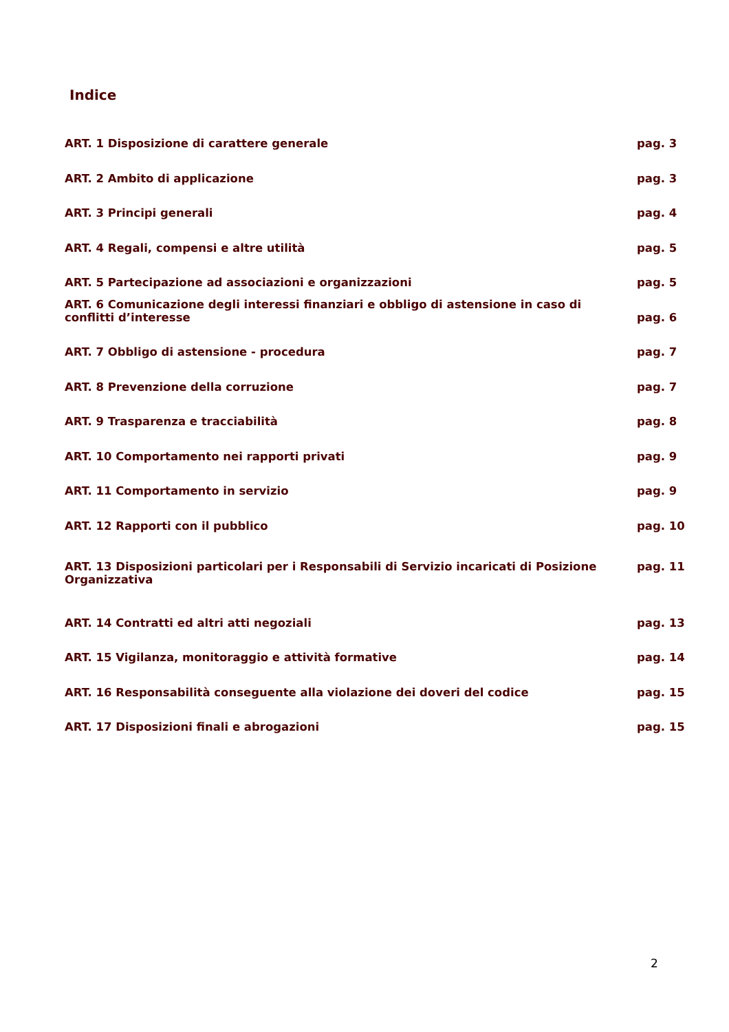Indice
| ART. 1 Disposizione di carattere generale | pag. 3 |
| ART. 2 Ambito di applicazione | pag. 3 |
| ART. 3 Principi generali | pag. 4 |
| ART. 4 Regali, compensi e altre utilità | pag. 5 |
| ART. 5 Partecipazione ad associazioni e organizzazioni | pag. 5 |
| ART. 6 Comunicazione degli interessi finanziari e obbligo di astensione in caso di conflitti d’interesse | pag. 6 |
| ART. 7 Obbligo di astensione - procedura | pag. 7 |
| ART. 8 Prevenzione della corruzione | pag. 7 |
| ART. 9 Trasparenza e tracciabilità | pag. 8 |
| ART. 10 Comportamento nei rapporti privati | pag. 9 |
| ART. 11 Comportamento in servizio | pag. 9 |
| ART. 12 Rapporti con il pubblico | pag. 10 |
| ART. 13 Disposizioni particolari per i Responsabili di Servizio incaricati di Posizione Organizzativa | pag. 11 |
| ART. 14 Contratti ed altri atti negoziali | pag. 13 |
| ART. 15 Vigilanza, monitoraggio e attività formative | pag. 14 |
| ART. 16 Responsabilità conseguente alla violazione dei doveri del codice | pag. 15 |
| ART. 17 Disposizioni finali e abrogazioni | pag. 15 |
2